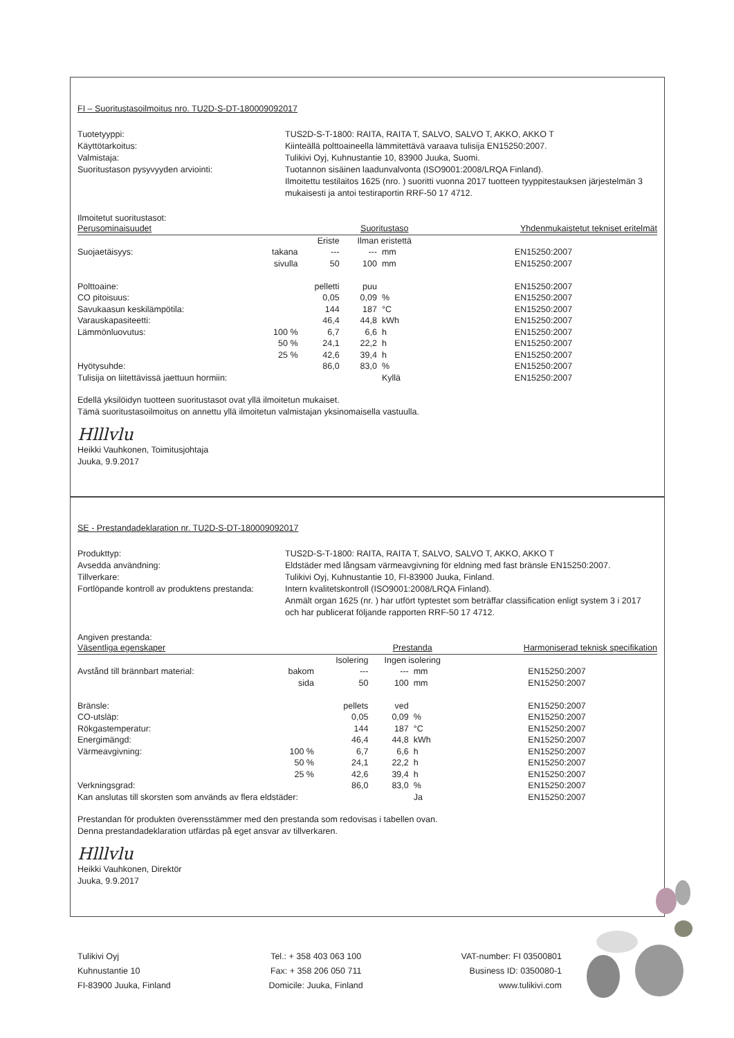FI – Suoritustasoilmoitus nro. TU2D-S-DT-180009092017
Tuotetyyppi:
TUS2D-S-T-1800: RAITA, RAITA T, SALVO, SALVO T, AKKO, AKKO T
Käyttötarkoitus:
Kiinteällä polttoaineella lämmitettävä varaava tulisija EN15250:2007.
Valmistaja:
Tulikivi Oyj, Kuhnustantie 10, 83900 Juuka, Suomi.
Suoritustason pysyvyyden arviointi:
Tuotannon sisäinen laadunvalvonta (ISO9001:2008/LRQA Finland).
Ilmoitettu testilaitos 1625 (nro. ) suoritti vuonna 2017 tuotteen tyyppitestauksen järjestelmän 3 mukaisesti ja antoi testiraportin RRF-50 17 4712.
Ilmoitetut suoritustasot:
| Perusominaisuudet | | | Suoritustaso | | | Yhdenmukaistetut tekniset eritelmät |
| | | Eriste | Ilman eristettä | | | |
| Suojaetäisyys: | takana | --- | --- | mm | | EN15250:2007 |
| | sivulla | 50 | 100 | mm | | EN15250:2007 |
| Polttoaine: | | pelletti | puu | | | EN15250:2007 |
| CO pitoisuus: | | 0,05 | 0,09 | % | | EN15250:2007 |
| Savukaasun keskilämpötila: | | 144 | 187 | °C | | EN15250:2007 |
| Varauskapasiteetti: | | 46,4 | 44,8 | kWh | | EN15250:2007 |
| Lämmönluovutus: | 100 % | 6,7 | 6,6 | h | | EN15250:2007 |
| | 50 % | 24,1 | 22,2 | h | | EN15250:2007 |
| | 25 % | 42,6 | 39,4 | h | | EN15250:2007 |
| Hyötysuhde: | | 86,0 | 83,0 | % | | EN15250:2007 |
| Tulisija on liitettävissä jaettuun hormiin: | | | | Kyllä | | EN15250:2007 |
Edellä yksilöidyn tuotteen suoritustasot ovat yllä ilmoitetun mukaiset.
Tämä suoritustasoilmoitus on annettu yllä ilmoitetun valmistajan yksinomaisella vastuulla.
Hlllvlu
Heikki Vauhkonen, Toimitusjohtaja
Juuka, 9.9.2017
SE - Prestandadeklaration nr. TU2D-S-DT-180009092017
Produkttyp:
TUS2D-S-T-1800: RAITA, RAITA T, SALVO, SALVO T, AKKO, AKKO T
Avsedda användning:
Eldstäder med långsam värmeavgivning för eldning med fast bränsle EN15250:2007.
Tillverkare:
Tulikivi Oyj, Kuhnustantie 10, FI-83900 Juuka, Finland.
Fortlöpande kontroll av produktens prestanda:
Intern kvalitetskontroll (ISO9001:2008/LRQA Finland).
Anmält organ 1625 (nr. ) har utfört typtestet som beträffar classification enligt system 3 i 2017 och har publicerat följande rapporten RRF-50 17 4712.
Angiven prestanda:
| Väsentliga egenskaper | | | Prestanda | | | Harmoniserad teknisk specifikation |
| | | Isolering | Ingen isolering | | | |
| Avstånd till brännbart material: | bakom | --- | --- | mm | | EN15250:2007 |
| | sida | 50 | 100 | mm | | EN15250:2007 |
| Bränsle: | | pellets | ved | | | EN15250:2007 |
| CO-utsläp: | | 0,05 | 0,09 | % | | EN15250:2007 |
| Rökgastemperatur: | | 144 | 187 | °C | | EN15250:2007 |
| Energimängd: | | 46,4 | 44,8 | kWh | | EN15250:2007 |
| Värmeavgivning: | 100 % | 6,7 | 6,6 | h | | EN15250:2007 |
| | 50 % | 24,1 | 22,2 | h | | EN15250:2007 |
| | 25 % | 42,6 | 39,4 | h | | EN15250:2007 |
| Verkningsgrad: | | 86,0 | 83,0 | % | | EN15250:2007 |
| Kan anslutas till skorsten som används av flera eldstäder: | | | | Ja | | EN15250:2007 |
Prestandan för produkten överensstämmer med den prestanda som redovisas i tabellen ovan.
Denna prestandadeklaration utfärdas på eget ansvar av tillverkaren.
Hlllvlu
Heikki Vauhkonen, Direktör
Juuka, 9.9.2017
Tulikivi Oyj
Kuhnustantie 10
FI-83900 Juuka, Finland
Tel.: + 358 403 063 100
Fax: + 358 206 050 711
Domicile: Juuka, Finland
VAT-number: FI 03500801
Business ID: 0350080-1
www.tulikivi.com